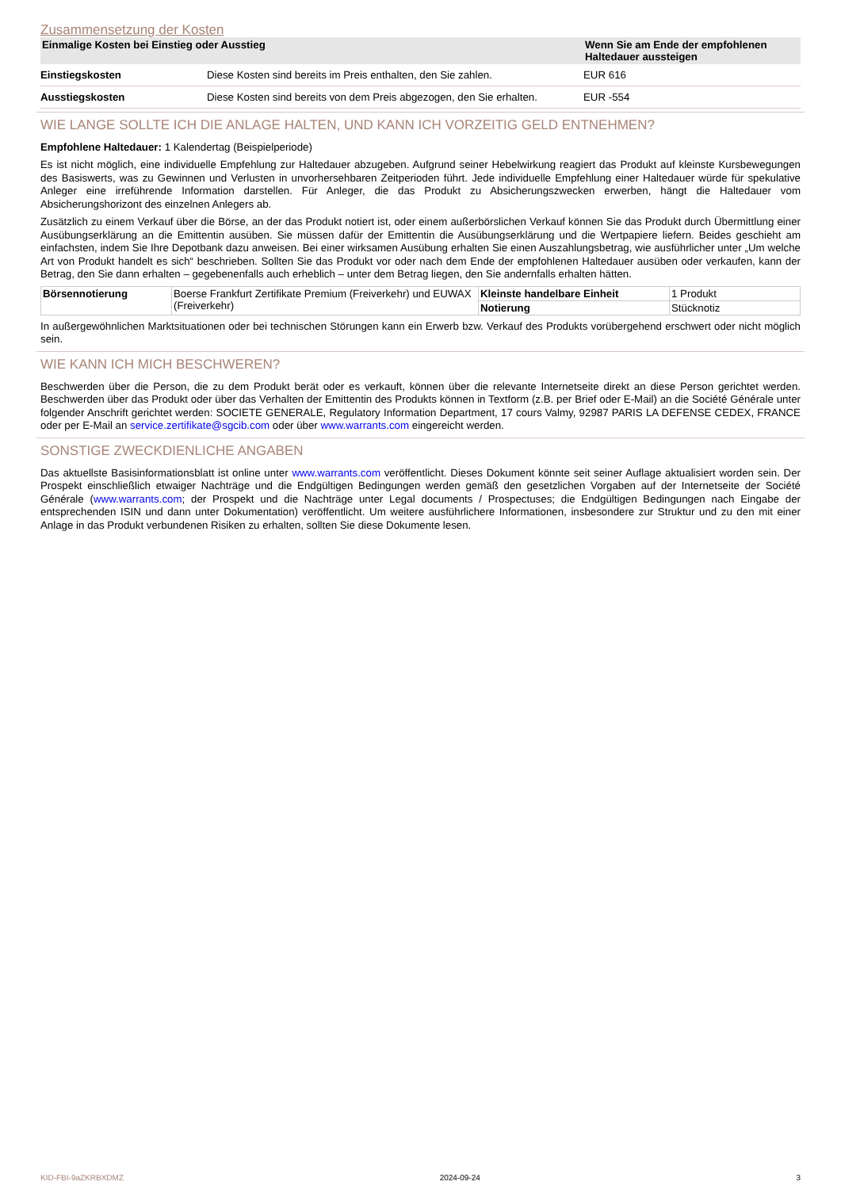Zusammensetzung der Kosten
| Einmalige Kosten bei Einstieg oder Ausstieg | | Wenn Sie am Ende der empfohlenen Haltedauer aussteigen |
| --- | --- | --- |
| Einstiegskosten | Diese Kosten sind bereits im Preis enthalten, den Sie zahlen. | EUR 616 |
| Ausstiegskosten | Diese Kosten sind bereits von dem Preis abgezogen, den Sie erhalten. | EUR -554 |
WIE LANGE SOLLTE ICH DIE ANLAGE HALTEN, UND KANN ICH VORZEITIG GELD ENTNEHMEN?
Empfohlene Haltedauer: 1 Kalendertag (Beispielperiode)
Es ist nicht möglich, eine individuelle Empfehlung zur Haltedauer abzugeben. Aufgrund seiner Hebelwirkung reagiert das Produkt auf kleinste Kursbewegungen des Basiswerts, was zu Gewinnen und Verlusten in unvorhersehbaren Zeitperioden führt. Jede individuelle Empfehlung einer Haltedauer würde für spekulative Anleger eine irreführende Information darstellen. Für Anleger, die das Produkt zu Absicherungszwecken erwerben, hängt die Haltedauer vom Absicherungshorizont des einzelnen Anlegers ab.
Zusätzlich zu einem Verkauf über die Börse, an der das Produkt notiert ist, oder einem außerbörslichen Verkauf können Sie das Produkt durch Übermittlung einer Ausübungserklärung an die Emittentin ausüben. Sie müssen dafür der Emittentin die Ausübungserklärung und die Wertpapiere liefern. Beides geschieht am einfachsten, indem Sie Ihre Depotbank dazu anweisen. Bei einer wirksamen Ausübung erhalten Sie einen Auszahlungsbetrag, wie ausführlicher unter „Um welche Art von Produkt handelt es sich“ beschrieben. Sollten Sie das Produkt vor oder nach dem Ende der empfohlenen Haltedauer ausüben oder verkaufen, kann der Betrag, den Sie dann erhalten – gegebenenfalls auch erheblich – unter dem Betrag liegen, den Sie andernfalls erhalten hätten.
| Börsennotierung | Boerse Frankfurt Zertifikate Premium (Freiverkehr) und EUWAX (Freiverkehr) | Kleinste handelbare Einheit | 1 Produkt |
| | | Notierung | Stücknotiz |
In außergewöhnlichen Marktsituationen oder bei technischen Störungen kann ein Erwerb bzw. Verkauf des Produkts vorübergehend erschwert oder nicht möglich sein.
WIE KANN ICH MICH BESCHWEREN?
Beschwerden über die Person, die zu dem Produkt berät oder es verkauft, können über die relevante Internetseite direkt an diese Person gerichtet werden. Beschwerden über das Produkt oder über das Verhalten der Emittentin des Produkts können in Textform (z.B. per Brief oder E-Mail) an die Société Générale unter folgender Anschrift gerichtet werden: SOCIETE GENERALE, Regulatory Information Department, 17 cours Valmy, 92987 PARIS LA DEFENSE CEDEX, FRANCE oder per E-Mail an service.zertifikate@sgcib.com oder über www.warrants.com eingereicht werden.
SONSTIGE ZWECKDIENLICHE ANGABEN
Das aktuellste Basisinformationsblatt ist online unter www.warrants.com veröffentlicht. Dieses Dokument könnte seit seiner Auflage aktualisiert worden sein. Der Prospekt einschließlich etwaiger Nachträge und die Endgültigen Bedingungen werden gemäß den gesetzlichen Vorgaben auf der Internetseite der Société Générale (www.warrants.com; der Prospekt und die Nachträge unter Legal documents / Prospectuses; die Endgültigen Bedingungen nach Eingabe der entsprechenden ISIN und dann unter Dokumentation) veröffentlicht. Um weitere ausführlichere Informationen, insbesondere zur Struktur und zu den mit einer Anlage in das Produkt verbundenen Risiken zu erhalten, sollten Sie diese Dokumente lesen.
KID-FBI-9aZKRBXDMZ 2024-09-24 3